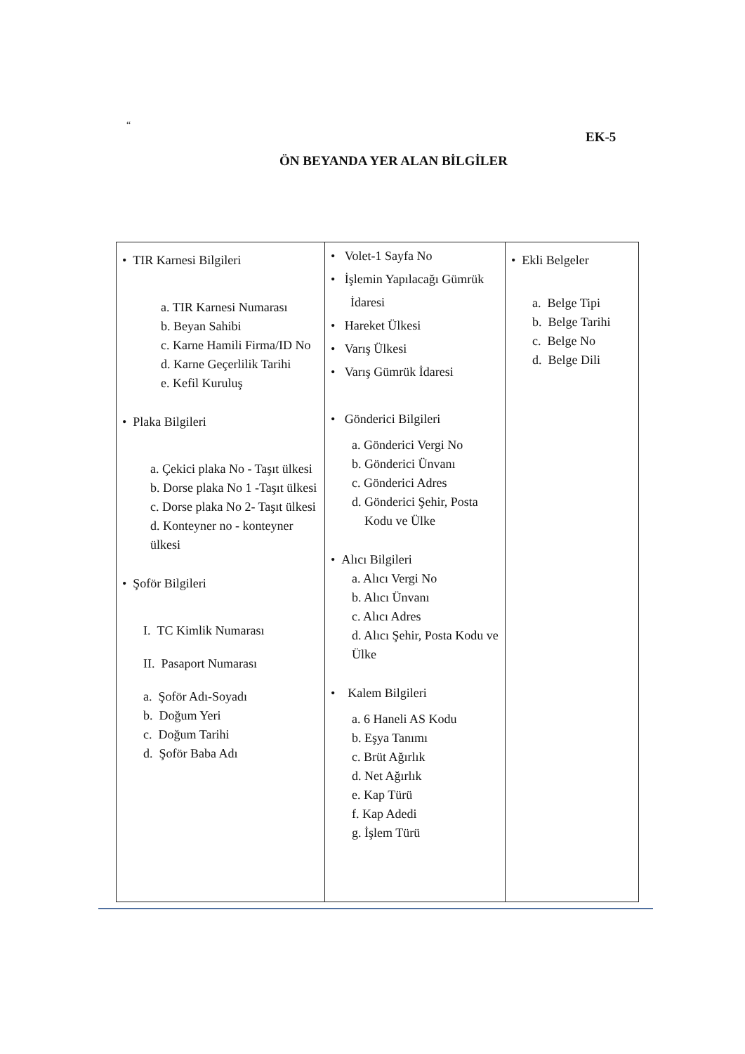“
EK-5
ÖN BEYANDA YER ALAN BİLGİLER
| • TIR Karnesi Bilgileri a. TIR Karnesi Numarası b. Beyan Sahibi c. Karne Hamili Firma/ID No d. Karne Geçerlilik Tarihi e. Kefil Kuruluş • Plaka Bilgileri a. Çekici plaka No - Taşıt ülkesi b. Dorse plaka No 1 -Taşıt ülkesi c. Dorse plaka No 2- Taşıt ülkesi d. Konteyner no - konteyner ülkesi • Şoför Bilgileri I. TC Kimlik Numarası II. Pasaport Numarası a. Şoför Adı-Soyadı b. Doğum Yeri c. Doğum Tarihi d. Şoför Baba Adı | • Volet-1 Sayfa No • İşlemin Yapılacağı Gümrük İdaresi • Hareket Ülkesi • Varış Ülkesi • Varış Gümrük İdaresi • Gönderici Bilgileri a. Gönderici Vergi No b. Gönderici Ünvanı c. Gönderici Adres d. Gönderici Şehir, Posta Kodu ve Ülke • Alıcı Bilgileri a. Alıcı Vergi No b. Alıcı Ünvanı c. Alıcı Adres d. Alıcı Şehir, Posta Kodu ve Ülke • Kalem Bilgileri a. 6 Haneli AS Kodu b. Eşya Tanımı c. Brüt Ağırlık d. Net Ağırlık e. Kap Türü f. Kap Adedi g. İşlem Türü | • Ekli Belgeler a. Belge Tipi b. Belge Tarihi c. Belge No d. Belge Dili |